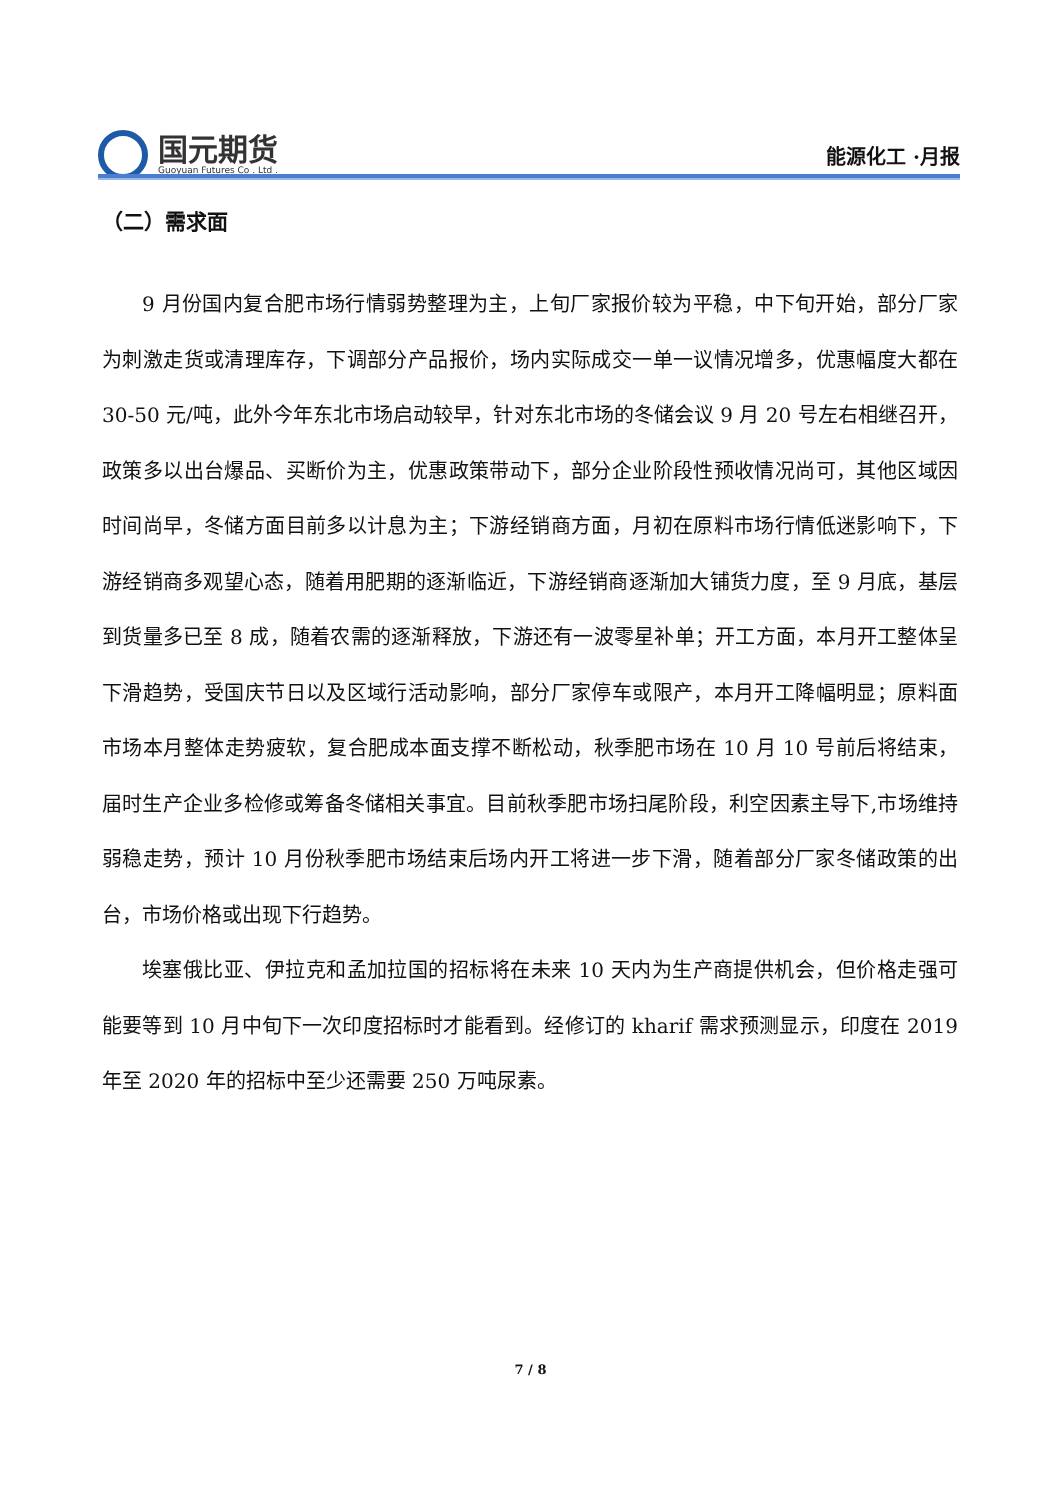国元期货
Guoyuan Futures Co . Ltd .
能源化工 ·月报
（二）需求面
9 月份国内复合肥市场行情弱势整理为主，上旬厂家报价较为平稳，中下旬开始，部分厂家为刺激走货或清理库存，下调部分产品报价，场内实际成交一单一议情况增多，优惠幅度大都在 30-50 元/吨，此外今年东北市场启动较早，针对东北市场的冬储会议 9 月 20 号左右相继召开，政策多以出台爆品、买断价为主，优惠政策带动下，部分企业阶段性预收情况尚可，其他区域因时间尚早，冬储方面目前多以计息为主；下游经销商方面，月初在原料市场行情低迷影响下，下游经销商多观望心态，随着用肥期的逐渐临近，下游经销商逐渐加大铺货力度，至 9 月底，基层到货量多已至 8 成，随着农需的逐渐释放，下游还有一波零星补单；开工方面，本月开工整体呈下滑趋势，受国庆节日以及区域行活动影响，部分厂家停车或限产，本月开工降幅明显；原料面市场本月整体走势疲软，复合肥成本面支撑不断松动，秋季肥市场在 10 月 10 号前后将结束，届时生产企业多检修或筹备冬储相关事宜。目前秋季肥市场扫尾阶段，利空因素主导下,市场维持弱稳走势，预计 10 月份秋季肥市场结束后场内开工将进一步下滑，随着部分厂家冬储政策的出台，市场价格或出现下行趋势。
埃塞俄比亚、伊拉克和孟加拉国的招标将在未来 10 天内为生产商提供机会，但价格走强可能要等到 10 月中旬下一次印度招标时才能看到。经修订的 kharif 需求预测显示，印度在 2019 年至 2020 年的招标中至少还需要 250 万吨尿素。
7 / 8